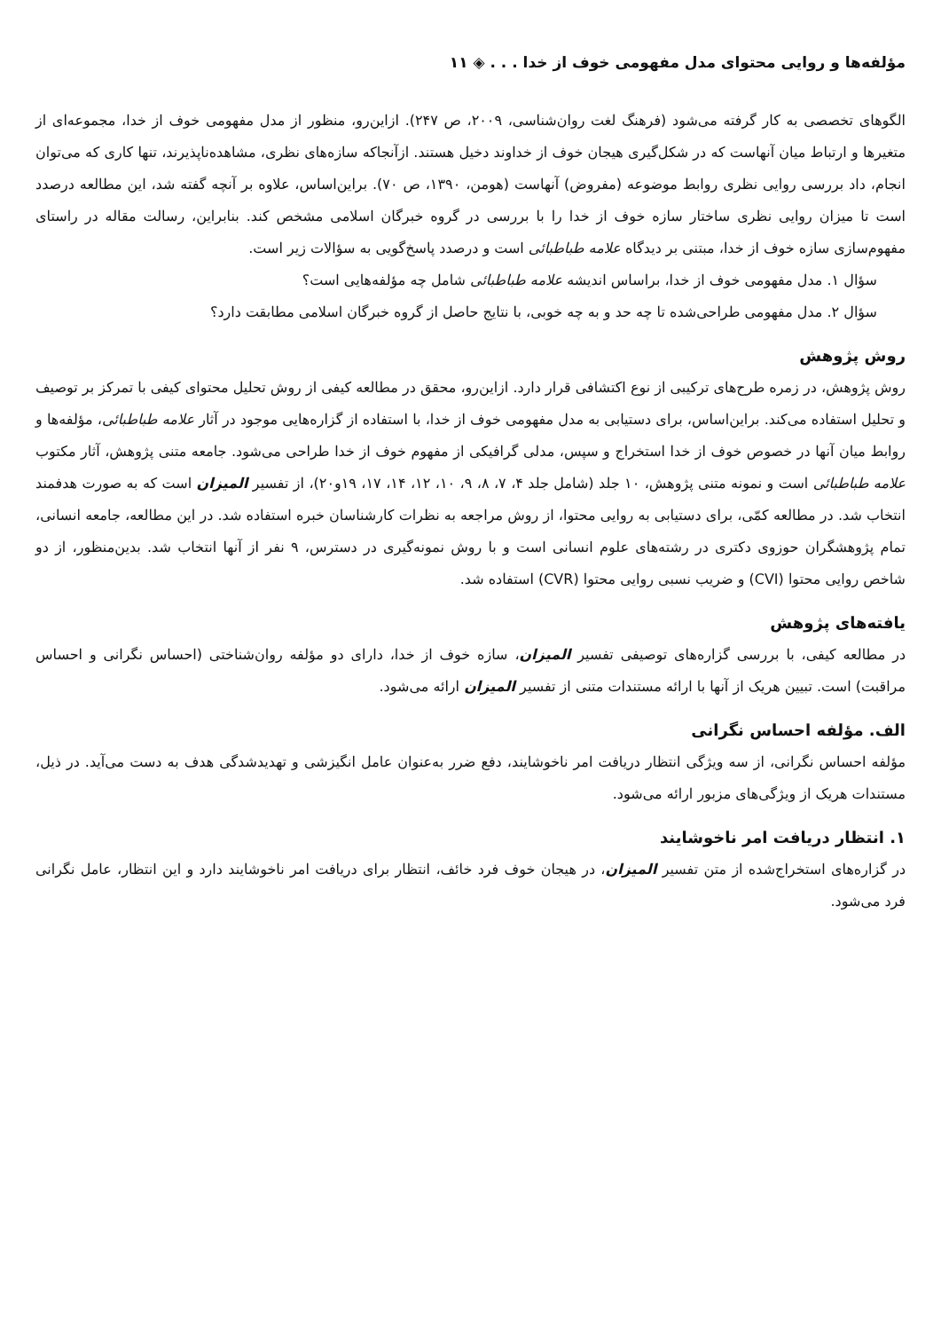مؤلفه‌ها و روایی محتوای مدل مفهومی خوف از خدا . . . ◈ ۱۱
الگوهای تخصصی به کار گرفته می‌شود (فرهنگ لغت روان‌شناسی، ۲۰۰۹، ص ۲۴۷). ازاین‌رو، منظور از مدل مفهومی خوف از خدا، مجموعه‌ای از متغیرها و ارتباط میان آنهاست که در شکل‌گیری هیجان خوف از خداوند دخیل هستند. ازآنجاکه سازه‌های نظری، مشاهده‌ناپذیرند، تنها کاری که می‌توان انجام، داد بررسی روایی نظری روابط موضوعه (مفروض) آنهاست (هومن، ۱۳۹۰، ص ۷۰). براین‌اساس، علاوه بر آنچه گفته شد، این مطالعه درصدد است تا میزان روایی نظری ساختار سازه خوف از خدا را با بررسی در گروه خبرگان اسلامی مشخص کند. بنابراین، رسالت مقاله در راستای مفهوم‌سازی سازه خوف از خدا، مبتنی بر دیدگاه علامه طباطبائی است و درصدد پاسخ‌گویی به سؤالات زیر است.
سؤال ۱. مدل مفهومی خوف از خدا، براساس اندیشه علامه طباطبائی شامل چه مؤلفه‌هایی است؟
سؤال ۲. مدل مفهومی طراحی‌شده تا چه حد و به چه خوبی، با نتایج حاصل از گروه خبرگان اسلامی مطابقت دارد؟
روش پژوهش
روش پژوهش، در زمره طرح‌های ترکیبی از نوع اکتشافی قرار دارد. ازاین‌رو، محقق در مطالعه کیفی از روش تحلیل محتوای کیفی با تمرکز بر توصیف و تحلیل استفاده می‌کند. براین‌اساس، برای دستیابی به مدل مفهومی خوف از خدا، با استفاده از گزاره‌هایی موجود در آثار علامه طباطبائی، مؤلفه‌ها و روابط میان آنها در خصوص خوف از خدا استخراج و سپس، مدلی گرافیکی از مفهوم خوف از خدا طراحی می‌شود. جامعه متنی پژوهش، آثار مکتوب علامه طباطبائی است و نمونه متنی پژوهش، ۱۰ جلد (شامل جلد ۴، ۷، ۸، ۹، ۱۰، ۱۲، ۱۴، ۱۷، ۱۹و۲۰)، از تفسیر المیزان است که به صورت هدفمند انتخاب شد. در مطالعه کمّی، برای دستیابی به روایی محتوا، از روش مراجعه به نظرات کارشناسان خبره استفاده شد. در این مطالعه، جامعه انسانی، تمام پژوهشگران حوزوی دکتری در رشته‌های علوم انسانی است و با روش نمونه‌گیری در دسترس، ۹ نفر از آنها انتخاب شد. بدین‌منظور، از دو شاخص روایی محتوا (CVI) و ضریب نسبی روایی محتوا (CVR) استفاده شد.
یافته‌های پژوهش
در مطالعه کیفی، با بررسی گزاره‌های توصیفی تفسیر المیزان، سازه خوف از خدا، دارای دو مؤلفه روان‌شناختی (احساس نگرانی و احساس مراقبت) است. تبیین هریک از آنها با ارائه مستندات متنی از تفسیر المیزان ارائه می‌شود.
الف. مؤلفه احساس نگرانی
مؤلفه احساس نگرانی، از سه ویژگی انتظار دریافت امر ناخوشایند، دفع ضرر به‌عنوان عامل انگیزشی و تهدیدشدگی هدف به دست می‌آید. در ذیل، مستندات هریک از ویژگی‌های مزبور ارائه می‌شود.
۱. انتظار دریافت امر ناخوشایند
در گزاره‌های استخراج‌شده از متن تفسیر المیزان، در هیجان خوف فرد خائف، انتظار برای دریافت امر ناخوشایند دارد و این انتظار، عامل نگرانی فرد می‌شود.